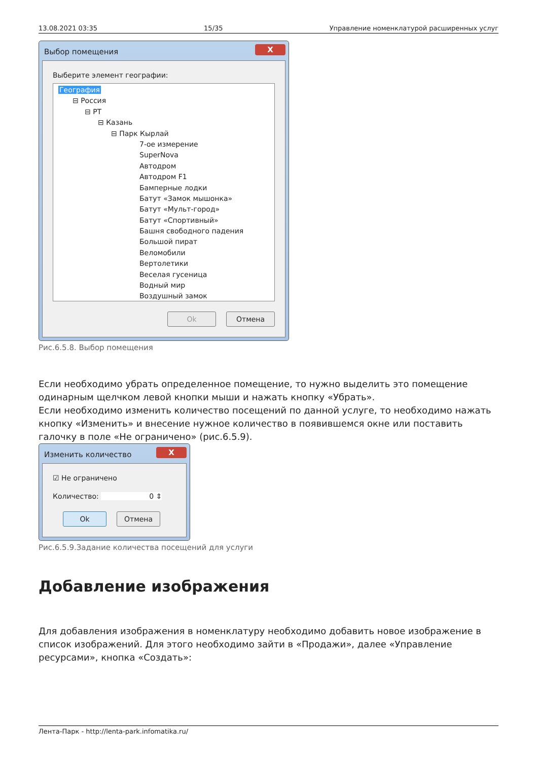13.08.2021 03:35 15/35 Управление номенклатурой расширенных услуг
Выбор помещения X
Выберите элемент географии:
География
⊟ Россия
⊟ РТ
⊟ Казань
⊟ Парк Кырлай
7-ое измерение
SuperNova
Автодром
Автодром F1
Бамперные лодки
Батут «Замок мышонка»
Батут «Мульт-город»
Батут «Спортивный»
Башня свободного падения
Большой пират
Веломобили
Вертолетики
Веселая гусеница
Водный мир
Воздушный замок
Ok Отмена
Рис.6.5.8. Выбор помещения
Если необходимо убрать определенное помещение, то нужно выделить это помещение одинарным щелчком левой кнопки мыши и нажать кнопку «Убрать».
Если необходимо изменить количество посещений по данной услуге, то необходимо нажать кнопку «Изменить» и внесение нужное количество в появившемся окне или поставить галочку в поле «Не ограничено» (рис.6.5.9).
Изменить количество X
☑ Не ограничено
Количество: 0 ⇕
Ok Отмена
Рис.6.5.9.Задание количества посещений для услуги
Добавление изображения
Для добавления изображения в номенклатуру необходимо добавить новое изображение в список изображений. Для этого необходимо зайти в «Продажи», далее «Управление ресурсами», кнопка «Создать»:
Лента-Парк - http://lenta-park.infomatika.ru/